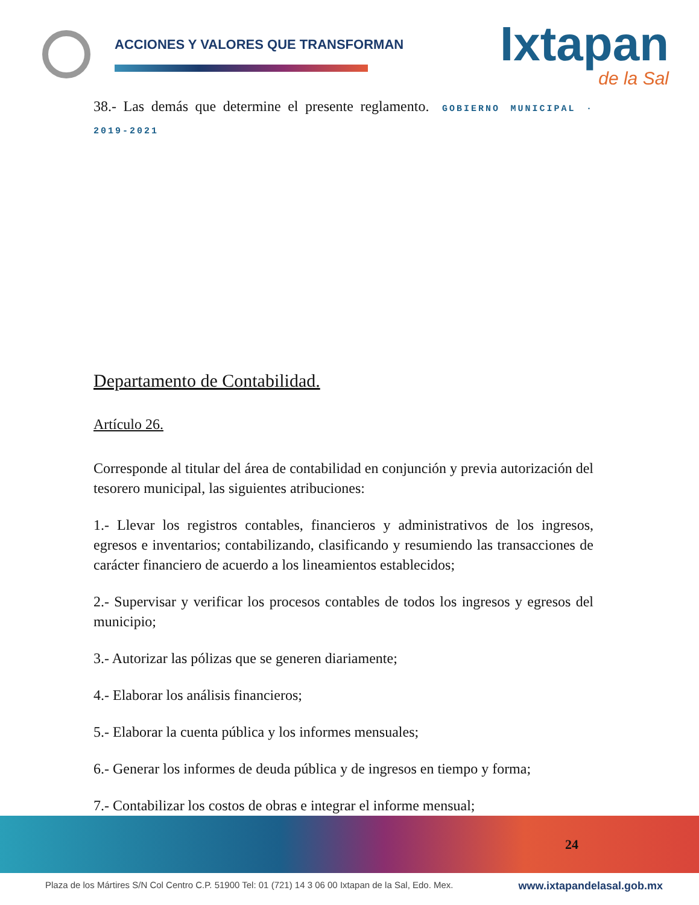ACCIONES Y VALORES QUE TRANSFORMAN
Ixtapan
de la Sal
38.- Las demás que determine el presente reglamento. GOBIERNO MUNICIPAL · 2019-2021
Departamento de Contabilidad.
Artículo 26.
Corresponde al titular del área de contabilidad en conjunción y previa autorización del tesorero municipal, las siguientes atribuciones:
1.- Llevar los registros contables, financieros y administrativos de los ingresos, egresos e inventarios; contabilizando, clasificando y resumiendo las transacciones de carácter financiero de acuerdo a los lineamientos establecidos;
2.- Supervisar y verificar los procesos contables de todos los ingresos y egresos del municipio;
3.- Autorizar las pólizas que se generen diariamente;
4.- Elaborar los análisis financieros;
5.- Elaborar la cuenta pública y los informes mensuales;
6.- Generar los informes de deuda pública y de ingresos en tiempo y forma;
7.- Contabilizar los costos de obras e integrar el informe mensual;
24
Plaza de los Mártires S/N Col Centro C.P. 51900 Tel: 01 (721) 14 3 06 00 Ixtapan de la Sal, Edo. Mex. www.ixtapandelasal.gob.mx